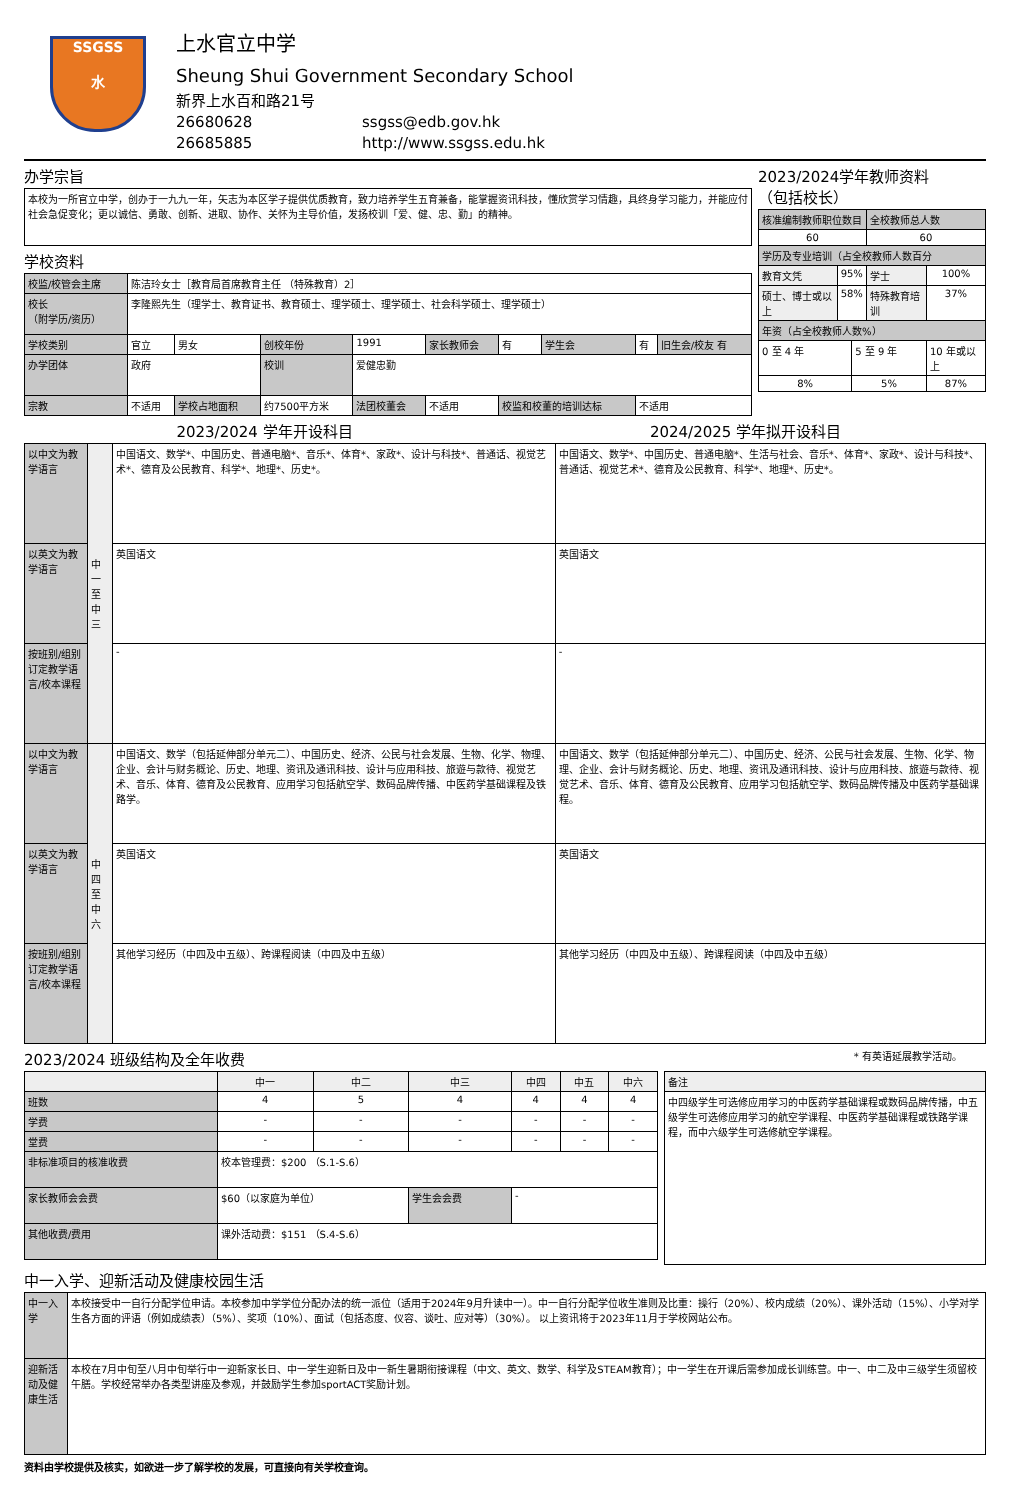SSGSS
水
上水官立中学
Sheung Shui Government Secondary School
新界上水百和路21号
26680628 ssgss@edb.gov.hk
26685885 http://www.ssgss.edu.hk
办学宗旨
本校为一所官立中学，创办于一九九一年，矢志为本区学子提供优质教育，致力培养学生五育兼备，能掌握资讯科技，懂欣赏学习情趣，具终身学习能力，并能应付社会急促变化；更以诚信、勇敢、创新、进取、协作、关怀为主导价值，发扬校训「爱、健、忠、勤」的精神。
学校资料
| 校监/校管会主席 | 陈洁玲女士［教育局首席教育主任 （特殊教育）2］ | | | | | | | | |
| 校长 （附学历/资历） | 李隆熙先生（理学士、教育证书、教育硕士、理学硕士、理学硕士、社会科学硕士、理学硕士） | | | | | | | | |
| 学校类别 | 官立 | 男女 | 创校年份 | 1991 | 家长教师会 | 有 | 学生会 | 有 | 旧生会/校友 有 |
| 办学团体 | 政府 | | 校训 | 爱健忠勤 | | | | | |
| 宗教 | 不适用 | 学校占地面积 | 约7500平方米 | 法团校董会 | 不适用 | 校监和校董的培训达标 | | 不适用 | |
2023/2024学年教师资料
（包括校长）
| 核准编制教师职位数目 | | | 全校教师总人数 | |
| 60 | | | 60 | |
| 学历及专业培训（占全校教师人数百分 | | | | |
| 教育文凭 | 95% | | 学士 | 100% |
| 硕士、博士或以上 | 58% | | 特殊教育培训 | 37% |
| 年资（占全校教师人数%） | | | | |
| 0 至 4 年 | | 5 至 9 年 | | 10 年或以上 |
| 8% | | 5% | | 87% |
2023/2024 学年开设科目 2024/2025 学年拟开设科目
| 以中文为教学语言 | 中一至中三 | 中国语文、数学*、中国历史、普通电脑*、音乐*、体育*、家政*、设计与科技*、普通话、视觉艺术*、德育及公民教育、科学*、地理*、历史*。 | 中国语文、数学*、中国历史、普通电脑*、生活与社会、音乐*、体育*、家政*、设计与科技*、普通话、视觉艺术*、德育及公民教育、科学*、地理*、历史*。 |
| 以英文为教学语言 | | 英国语文 | 英国语文 |
| 按班别/组别订定教学语言/校本课程 | | - | - |
| 以中文为教学语言 | 中四至中六 | 中国语文、数学（包括延伸部分单元二）、中国历史、经济、公民与社会发展、生物、化学、物理、企业、会计与财务概论、历史、地理、资讯及通讯科技、设计与应用科技、旅遊与款待、视觉艺术、音乐、体育、德育及公民教育、应用学习包括航空学、数码品牌传播、中医药学基础课程及铁路学。 | 中国语文、数学（包括延伸部分单元二）、中国历史、经济、公民与社会发展、生物、化学、物理、企业、会计与财务概论、历史、地理、资讯及通讯科技、设计与应用科技、旅遊与款待、视觉艺术、音乐、体育、德育及公民教育、应用学习包括航空学、数码品牌传播及中医药学基础课程。 |
| 以英文为教学语言 | | 英国语文 | 英国语文 |
| 按班别/组别订定教学语言/校本课程 | | 其他学习经历（中四及中五级）、跨课程阅读（中四及中五级） | 其他学习经历（中四及中五级）、跨课程阅读（中四及中五级） |
2023/2024 班级结构及全年收费
* 有英语延展教学活动。
| | 中一 | 中二 | 中三 | 中四 | 中五 | 中六 |
| 班数 | 4 | 5 | 4 | 4 | 4 | 4 |
| 学费 | - | - | - | - | - | - |
| 堂费 | - | - | - | - | - | - |
| 非标准项目的核准收费 | 校本管理费：$200 （S.1-S.6） | | | | | |
| 家长教师会会费 | $60（以家庭为单位） | | 学生会会费 | - | | |
| 其他收费/费用 | 课外活动费：$151 （S.4-S.6） | | | | | |
| 备注 |
| 中四级学生可选修应用学习的中医药学基础课程或数码品牌传播，中五级学生可选修应用学习的航空学课程、中医药学基础课程或铁路学课程，而中六级学生可选修航空学课程。 |
中一入学、迎新活动及健康校园生活
| 中一入学 | 本校接受中一自行分配学位申请。本校参加中学学位分配办法的统一派位（适用于2024年9月升读中一）。中一自行分配学位收生准则及比重：操行（20%）、校内成绩（20%）、课外活动（15%）、小学对学生各方面的评语（例如成绩表）（5%）、奖项（10%）、面试（包括态度、仪容、谈吐、应对等）（30%）。 以上资讯将于2023年11月于学校网站公布。 |
| 迎新活动及健康生活 | 本校在7月中旬至八月中旬举行中一迎新家长日、中一学生迎新日及中一新生暑期衔接课程（中文、英文、数学、科学及STEAM教育）；中一学生在开课后需参加成长训练营。中一、中二及中三级学生须留校午膳。学校经常举办各类型讲座及参观，并鼓励学生参加sportACT奖励计划。 |
资料由学校提供及核实，如欲进一步了解学校的发展，可直接向有关学校查询。